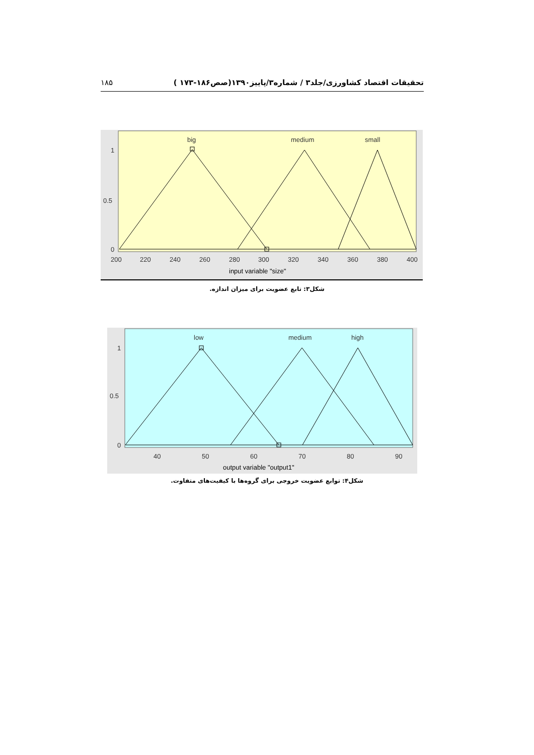۱۸۵ تحقیقات اقتصاد کشاورزی/جلد۳ / شماره۳/پاییز۱۳۹۰(صص۱۸۶-۱۷۳ )
big
medium
small
1
0.5
0
200
220
240
260
280
300
320
340
360
380
400
input variable "size"
شکل۳: تابع عضویت برای میزان اندازه.
low
medium
high
1
0.5
0
40
50
60
70
80
90
output variable "output1"
شکل۴: توابع عضویت خروجی برای گروه‌ها با کیفیت‌های متفاوت.